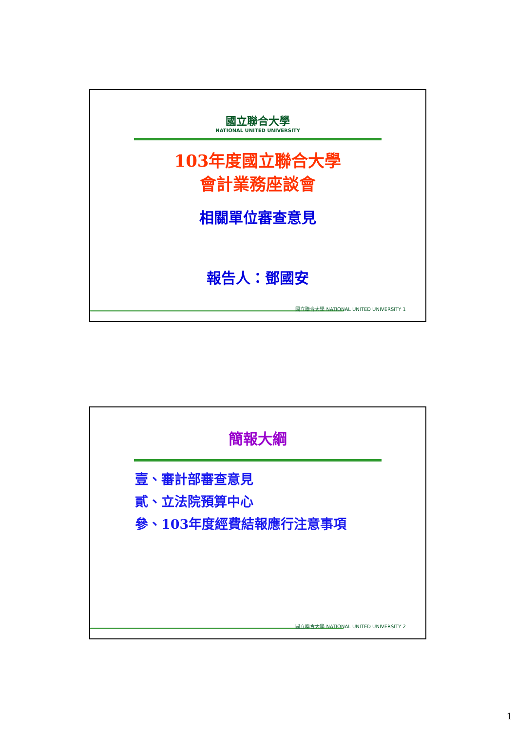國立聯合大學
NATIONAL UNITED UNIVERSITY
103年度國立聯合大學
會計業務座談會
相關單位審查意見
報告人：鄧國安
國立聯合大學 NATIONAL UNITED UNIVERSITY 1
簡報大綱
壹、審計部審查意見
貳、立法院預算中心
參、103年度經費結報應行注意事項
國立聯合大學 NATIONAL UNITED UNIVERSITY 2
1